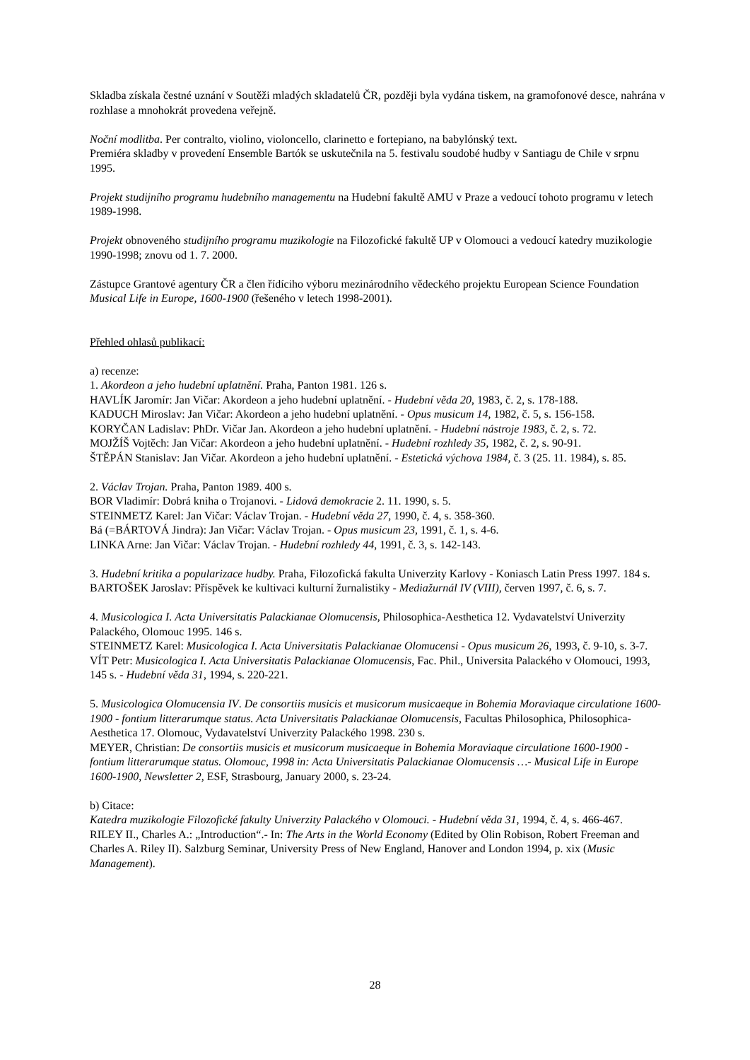Skladba získala čestné uznání v Soutěži mladých skladatelů ČR, později byla vydána tiskem, na gramofonové desce, nahrána v rozhlase a mnohokrát provedena veřejně.
Noční modlitba. Per contralto, violino, violoncello, clarinetto e fortepiano, na babylónský text.
Premiéra skladby v provedení Ensemble Bartók se uskutečnila na 5. festivalu soudobé hudby v Santiagu de Chile v srpnu 1995.
Projekt studijního programu hudebního managementu na Hudební fakultě AMU v Praze a vedoucí tohoto programu v letech 1989-1998.
Projekt obnoveného studijního programu muzikologie na Filozofické fakultě UP v Olomouci a vedoucí katedry muzikologie 1990-1998; znovu od 1. 7. 2000.
Zástupce Grantové agentury ČR a člen řídíciho výboru mezinárodního vědeckého projektu European Science Foundation Musical Life in Europe, 1600-1900 (řešeného v letech 1998-2001).
Přehled ohlasů publikací:
a) recenze:
1. Akordeon a jeho hudební uplatnění. Praha, Panton 1981. 126 s.
HAVLÍK Jaromír: Jan Vičar: Akordeon a jeho hudební uplatnění. - Hudební věda 20, 1983, č. 2, s. 178-188.
KADUCH Miroslav: Jan Vičar: Akordeon a jeho hudební uplatnění. - Opus musicum 14, 1982, č. 5, s. 156-158.
KORYČAN Ladislav: PhDr. Vičar Jan. Akordeon a jeho hudební uplatnění. - Hudební nástroje 1983, č. 2, s. 72.
MOJŽÍŠ Vojtěch: Jan Vičar: Akordeon a jeho hudební uplatnění. - Hudební rozhledy 35, 1982, č. 2, s. 90-91.
ŠTĚPÁN Stanislav: Jan Vičar. Akordeon a jeho hudební uplatnění. - Estetická výchova 1984, č. 3 (25. 11. 1984), s. 85.
2. Václav Trojan. Praha, Panton 1989. 400 s.
BOR Vladimír: Dobrá kniha o Trojanovi. - Lidová demokracie 2. 11. 1990, s. 5.
STEINMETZ Karel: Jan Vičar: Václav Trojan. - Hudební věda 27, 1990, č. 4, s. 358-360.
Bá (=BÁRTOVÁ Jindra): Jan Vičar: Václav Trojan. - Opus musicum 23, 1991, č. 1, s. 4-6.
LINKA Arne: Jan Vičar: Václav Trojan. - Hudební rozhledy 44, 1991, č. 3, s. 142-143.
3. Hudební kritika a popularizace hudby. Praha, Filozofická fakulta Univerzity Karlovy - Koniasch Latin Press 1997. 184 s.
BARTOŠEK Jaroslav: Příspěvek ke kultivaci kulturní žurnalistiky - Mediažurnál IV (VIII), červen 1997, č. 6, s. 7.
4. Musicologica I. Acta Universitatis Palackianae Olomucensis, Philosophica-Aesthetica 12. Vydavatelství Univerzity Palackého, Olomouc 1995. 146 s.
STEINMETZ Karel: Musicologica I. Acta Universitatis Palackianae Olomucensi - Opus musicum 26, 1993, č. 9-10, s. 3-7.
VÍT Petr: Musicologica I. Acta Universitatis Palackianae Olomucensis, Fac. Phil., Universita Palackého v Olomouci, 1993, 145 s. - Hudební věda 31, 1994, s. 220-221.
5. Musicologica Olomucensia IV. De consortiis musicis et musicorum musicaeque in Bohemia Moraviaque circulatione 1600-1900 - fontium litterarumque status. Acta Universitatis Palackianae Olomucensis, Facultas Philosophica, Philosophica-Aesthetica 17. Olomouc, Vydavatelství Univerzity Palackého 1998. 230 s.
MEYER, Christian: De consortiis musicis et musicorum musicaeque in Bohemia Moraviaque circulatione 1600-1900 - fontium litterarumque status. Olomouc, 1998 in: Acta Universitatis Palackianae Olomucensis …- Musical Life in Europe 1600-1900, Newsletter 2, ESF, Strasbourg, January 2000, s. 23-24.
b) Citace:
Katedra muzikologie Filozofické fakulty Univerzity Palackého v Olomouci. - Hudební věda 31, 1994, č. 4, s. 466-467.
RILEY II., Charles A.: „Introduction“.- In: The Arts in the World Economy (Edited by Olin Robison, Robert Freeman and Charles A. Riley II). Salzburg Seminar, University Press of New England, Hanover and London 1994, p. xix (Music Management).
28